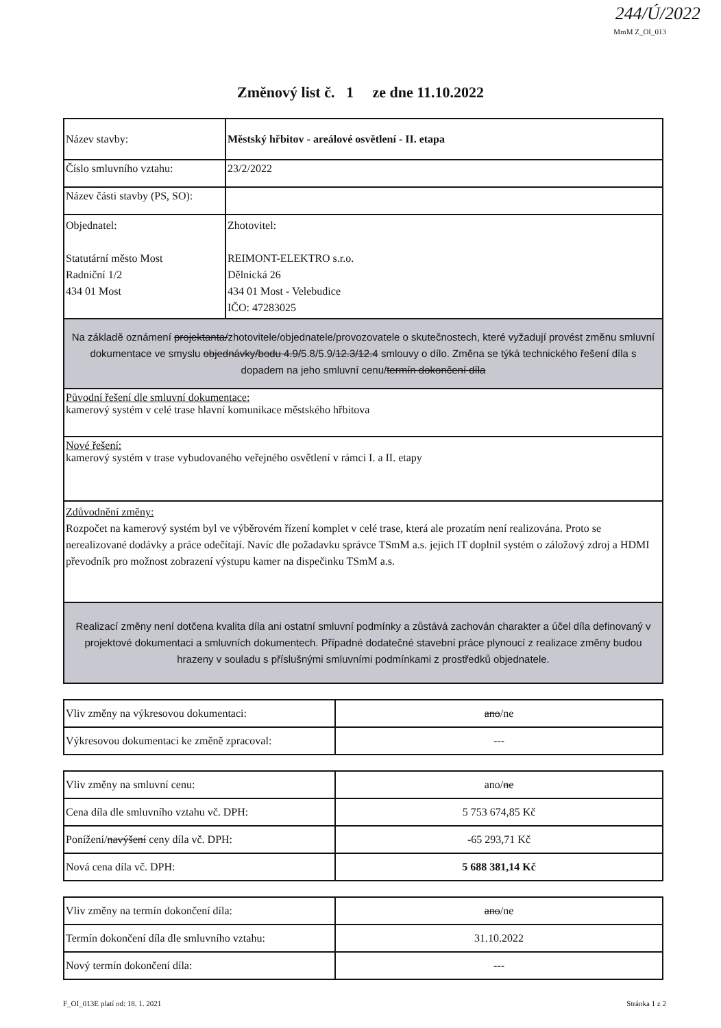244/Ú/2022
MmM Z_OI_013
Změnový list č. 1 ze dne 11.10.2022
| Název stavby: | Městský hřbitov - areálové osvětlení - II. etapa | |
| Číslo smluvního vztahu: | 23/2/2022 | |
| Název části stavby (PS, SO): | | |
| Objednatel: Statutární město Most Radniční 1/2 434 01 Most | | Zhotovitel: REIMONT-ELEKTRO s.r.o. Dělnická 26 434 01 Most - Velebudice IČO: 47283025 |
| Na základě oznámení projektanta/ zhotovitele/objednatele/provozovatele o skutečnostech, které vyžadují provést změnu smluvní dokumentace ve smyslu objednávky/bodu 4.9/ 5.8/5.9/ 12.3/12.4 smlouvy o dílo. Změna se týká technického řešení díla s dopadem na jeho smluvní cenu/ termín dokončení díla | | |
| Původní řešení dle smluvní dokumentace: kamerový systém v celé trase hlavní komunikace městského hřbitova | | |
| Nové řešení: kamerový systém v trase vybudovaného veřejného osvětlení v rámci I. a II. etapy | | |
| Zdůvodnění změny: Rozpočet na kamerový systém byl ve výběrovém řízení komplet v celé trase, která ale prozatím není realizována. Proto se nerealizované dodávky a práce odečítají. Navíc dle požadavku správce TSmM a.s. jejich IT doplnil systém o záložový zdroj a HDMI převodník pro možnost zobrazení výstupu kamer na dispečinku TSmM a.s. | | |
| Realizací změny není dotčena kvalita díla ani ostatní smluvní podmínky a zůstává zachován charakter a účel díla definovaný v projektové dokumentaci a smluvních dokumentech. Případné dodatečné stavební práce plynoucí z realizace změny budou hrazeny v souladu s příslušnými smluvními podmínkami z prostředků objednatele. | | |
| Vliv změny na výkresovou dokumentaci: | ano /ne |
| Výkresovou dokumentaci ke změně zpracoval: | --- |
| Vliv změny na smluvní cenu: | ano/ ne |
| Cena díla dle smluvního vztahu vč. DPH: | 5 753 674,85 Kč |
| Ponížení/ navýšení ceny díla vč. DPH: | -65 293,71 Kč |
| Nová cena díla vč. DPH: | 5 688 381,14 Kč |
| Vliv změny na termín dokončení díla: | ano /ne |
| Termín dokončení díla dle smluvního vztahu: | 31.10.2022 |
| Nový termín dokončení díla: | --- |
F_OI_013E platí od: 18. 1. 2021 Stránka 1 z 2